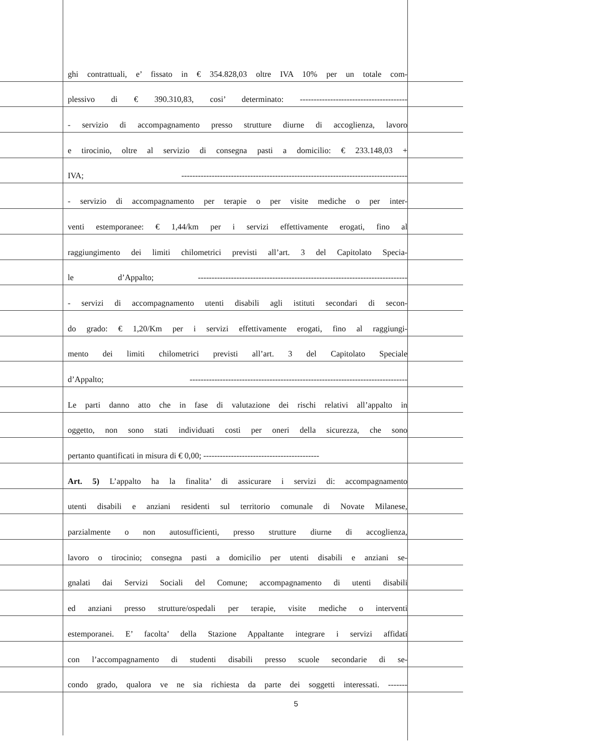ghi contrattuali, e’ fissato in € 354.828,03 oltre IVA 10% per un totale com-
plessivo di € 390.310,83, cosi’ determinato: ---------------------------------------
- servizio di accompagnamento presso strutture diurne di accoglienza, lavoro
e tirocinio, oltre al servizio di consegna pasti a domicilio: € 233.148,03 +
IVA; ----------------------------------------------------------------------------------
- servizio di accompagnamento per terapie o per visite mediche o per inter-
venti estemporanee: € 1,44/km per i servizi effettivamente erogati, fino al
raggiungimento dei limiti chilometrici previsti all’art. 3 del Capitolato Specia-
le d’Appalto; ----------------------------------------------------------------------------
- servizi di accompagnamento utenti disabili agli istituti secondari di secon-
do grado: € 1,20/Km per i servizi effettivamente erogati, fino al raggiungi-
mento dei limiti chilometrici previsti all’art. 3 del Capitolato Speciale
d’Appalto; -------------------------------------------------------------------------------
Le parti danno atto che in fase di valutazione dei rischi relativi all’appalto in
oggetto, non sono stati individuati costi per oneri della sicurezza, che sono
pertanto quantificati in misura di € 0,00; ------------------------------------------
Art. 5) L’appalto ha la finalita’ di assicurare i servizi di: accompagnamento
utenti disabili e anziani residenti sul territorio comunale di Novate Milanese,
parzialmente o non autosufficienti, presso strutture diurne di accoglienza,
lavoro o tirocinio; consegna pasti a domicilio per utenti disabili e anziani se-
gnalati dai Servizi Sociali del Comune; accompagnamento di utenti disabili
ed anziani presso strutture/ospedali per terapie, visite mediche o interventi
estemporanei. E’ facolta’ della Stazione Appaltante integrare i servizi affidati
con l’accompagnamento di studenti disabili presso scuole secondarie di se-
condo grado, qualora ve ne sia richiesta da parte dei soggetti interessati. -------
5